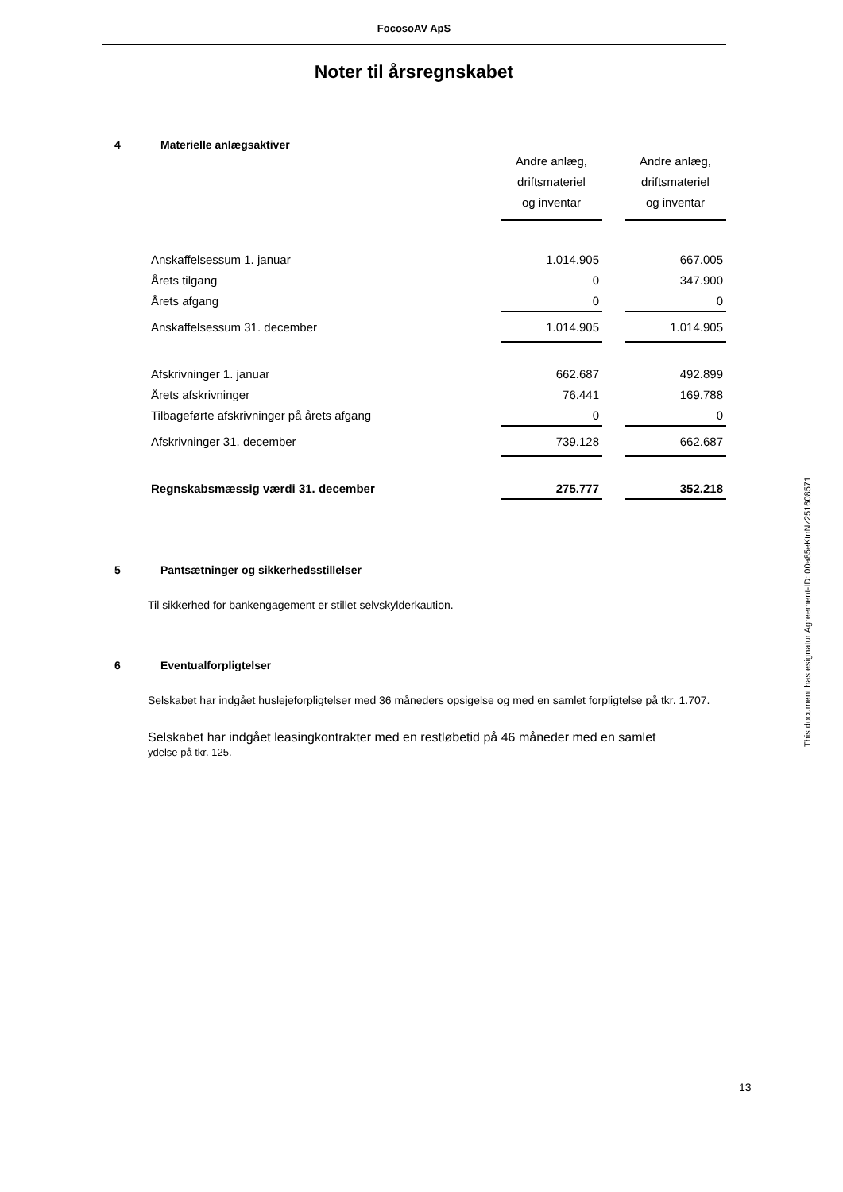FocosoAV ApS
Noter til årsregnskabet
4 Materielle anlægsaktiver
| | Andre anlæg, driftsmateriel og inventar | | Andre anlæg, driftsmateriel og inventar |
| Anskaffelsessum 1. januar | 1.014.905 | | 667.005 |
| Årets tilgang | 0 | | 347.900 |
| Årets afgang | 0 | | 0 |
| Anskaffelsessum 31. december | 1.014.905 | | 1.014.905 |
| Afskrivninger 1. januar | 662.687 | | 492.899 |
| Årets afskrivninger | 76.441 | | 169.788 |
| Tilbageførte afskrivninger på årets afgang | 0 | | 0 |
| Afskrivninger 31. december | 739.128 | | 662.687 |
| Regnskabsmæssig værdi 31. december | 275.777 | | 352.218 |
5 Pantsætninger og sikkerhedsstillelser
Til sikkerhed for bankengagement er stillet selvskylderkaution.
6 Eventualforpligtelser
Selskabet har indgået huslejeforpligtelser med 36 måneders opsigelse og med en samlet forpligtelse på tkr. 1.707.
Selskabet har indgået leasingkontrakter med en restløbetid på 46 måneder med en samlet
ydelse på tkr. 125.
This document has esignatur Agreement-ID: 00a85eKtnNz251608571
13